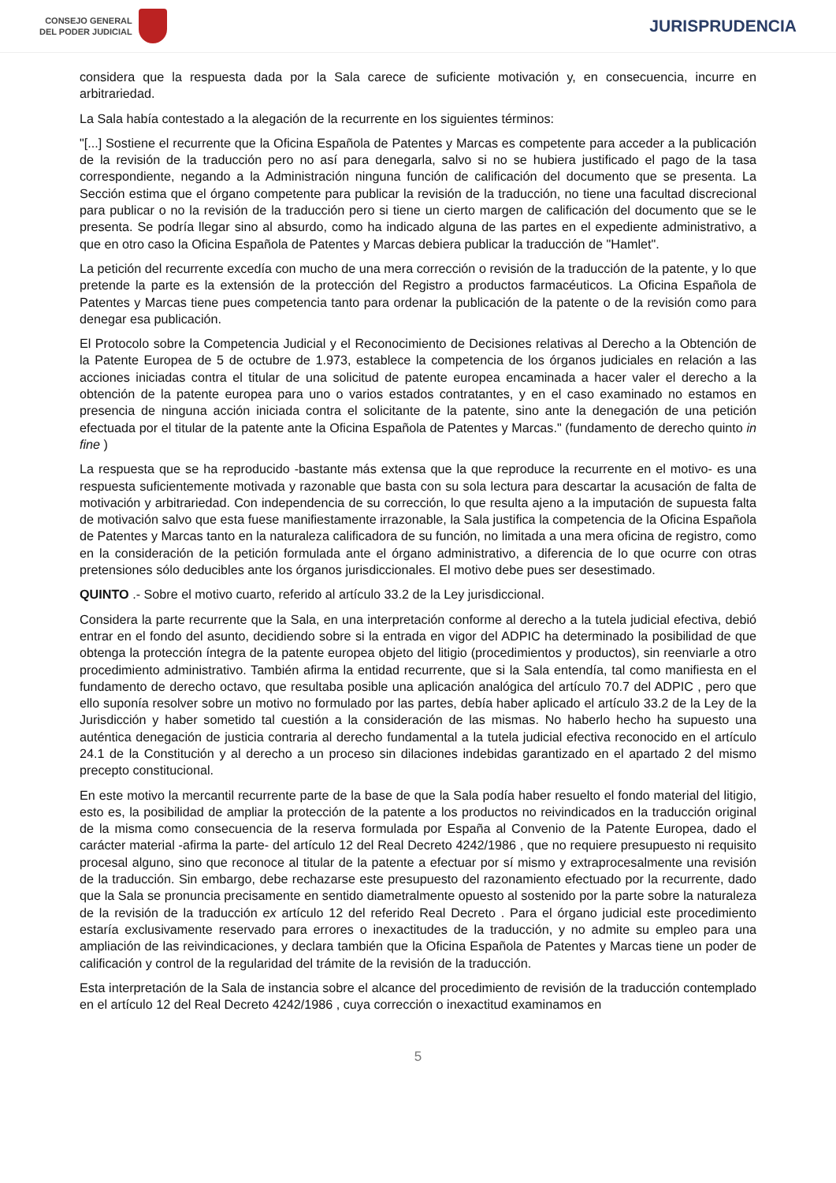CONSEJO GENERAL
DEL PODER JUDICIAL
JURISPRUDENCIA
considera que la respuesta dada por la Sala carece de suficiente motivación y, en consecuencia, incurre en arbitrariedad.
La Sala había contestado a la alegación de la recurrente en los siguientes términos:
"[...] Sostiene el recurrente que la Oficina Española de Patentes y Marcas es competente para acceder a la publicación de la revisión de la traducción pero no así para denegarla, salvo si no se hubiera justificado el pago de la tasa correspondiente, negando a la Administración ninguna función de calificación del documento que se presenta. La Sección estima que el órgano competente para publicar la revisión de la traducción, no tiene una facultad discrecional para publicar o no la revisión de la traducción pero si tiene un cierto margen de calificación del documento que se le presenta. Se podría llegar sino al absurdo, como ha indicado alguna de las partes en el expediente administrativo, a que en otro caso la Oficina Española de Patentes y Marcas debiera publicar la traducción de "Hamlet".
La petición del recurrente excedía con mucho de una mera corrección o revisión de la traducción de la patente, y lo que pretende la parte es la extensión de la protección del Registro a productos farmacéuticos. La Oficina Española de Patentes y Marcas tiene pues competencia tanto para ordenar la publicación de la patente o de la revisión como para denegar esa publicación.
El Protocolo sobre la Competencia Judicial y el Reconocimiento de Decisiones relativas al Derecho a la Obtención de la Patente Europea de 5 de octubre de 1.973, establece la competencia de los órganos judiciales en relación a las acciones iniciadas contra el titular de una solicitud de patente europea encaminada a hacer valer el derecho a la obtención de la patente europea para uno o varios estados contratantes, y en el caso examinado no estamos en presencia de ninguna acción iniciada contra el solicitante de la patente, sino ante la denegación de una petición efectuada por el titular de la patente ante la Oficina Española de Patentes y Marcas." (fundamento de derecho quinto in fine )
La respuesta que se ha reproducido -bastante más extensa que la que reproduce la recurrente en el motivo- es una respuesta suficientemente motivada y razonable que basta con su sola lectura para descartar la acusación de falta de motivación y arbitrariedad. Con independencia de su corrección, lo que resulta ajeno a la imputación de supuesta falta de motivación salvo que esta fuese manifiestamente irrazonable, la Sala justifica la competencia de la Oficina Española de Patentes y Marcas tanto en la naturaleza calificadora de su función, no limitada a una mera oficina de registro, como en la consideración de la petición formulada ante el órgano administrativo, a diferencia de lo que ocurre con otras pretensiones sólo deducibles ante los órganos jurisdiccionales. El motivo debe pues ser desestimado.
QUINTO .- Sobre el motivo cuarto, referido al artículo 33.2 de la Ley jurisdiccional.
Considera la parte recurrente que la Sala, en una interpretación conforme al derecho a la tutela judicial efectiva, debió entrar en el fondo del asunto, decidiendo sobre si la entrada en vigor del ADPIC ha determinado la posibilidad de que obtenga la protección íntegra de la patente europea objeto del litigio (procedimientos y productos), sin reenviarle a otro procedimiento administrativo. También afirma la entidad recurrente, que si la Sala entendía, tal como manifiesta en el fundamento de derecho octavo, que resultaba posible una aplicación analógica del artículo 70.7 del ADPIC , pero que ello suponía resolver sobre un motivo no formulado por las partes, debía haber aplicado el artículo 33.2 de la Ley de la Jurisdicción y haber sometido tal cuestión a la consideración de las mismas. No haberlo hecho ha supuesto una auténtica denegación de justicia contraria al derecho fundamental a la tutela judicial efectiva reconocido en el artículo 24.1 de la Constitución y al derecho a un proceso sin dilaciones indebidas garantizado en el apartado 2 del mismo precepto constitucional.
En este motivo la mercantil recurrente parte de la base de que la Sala podía haber resuelto el fondo material del litigio, esto es, la posibilidad de ampliar la protección de la patente a los productos no reivindicados en la traducción original de la misma como consecuencia de la reserva formulada por España al Convenio de la Patente Europea, dado el carácter material -afirma la parte- del artículo 12 del Real Decreto 4242/1986 , que no requiere presupuesto ni requisito procesal alguno, sino que reconoce al titular de la patente a efectuar por sí mismo y extraprocesalmente una revisión de la traducción. Sin embargo, debe rechazarse este presupuesto del razonamiento efectuado por la recurrente, dado que la Sala se pronuncia precisamente en sentido diametralmente opuesto al sostenido por la parte sobre la naturaleza de la revisión de la traducción ex artículo 12 del referido Real Decreto . Para el órgano judicial este procedimiento estaría exclusivamente reservado para errores o inexactitudes de la traducción, y no admite su empleo para una ampliación de las reivindicaciones, y declara también que la Oficina Española de Patentes y Marcas tiene un poder de calificación y control de la regularidad del trámite de la revisión de la traducción.
Esta interpretación de la Sala de instancia sobre el alcance del procedimiento de revisión de la traducción contemplado en el artículo 12 del Real Decreto 4242/1986 , cuya corrección o inexactitud examinamos en
5